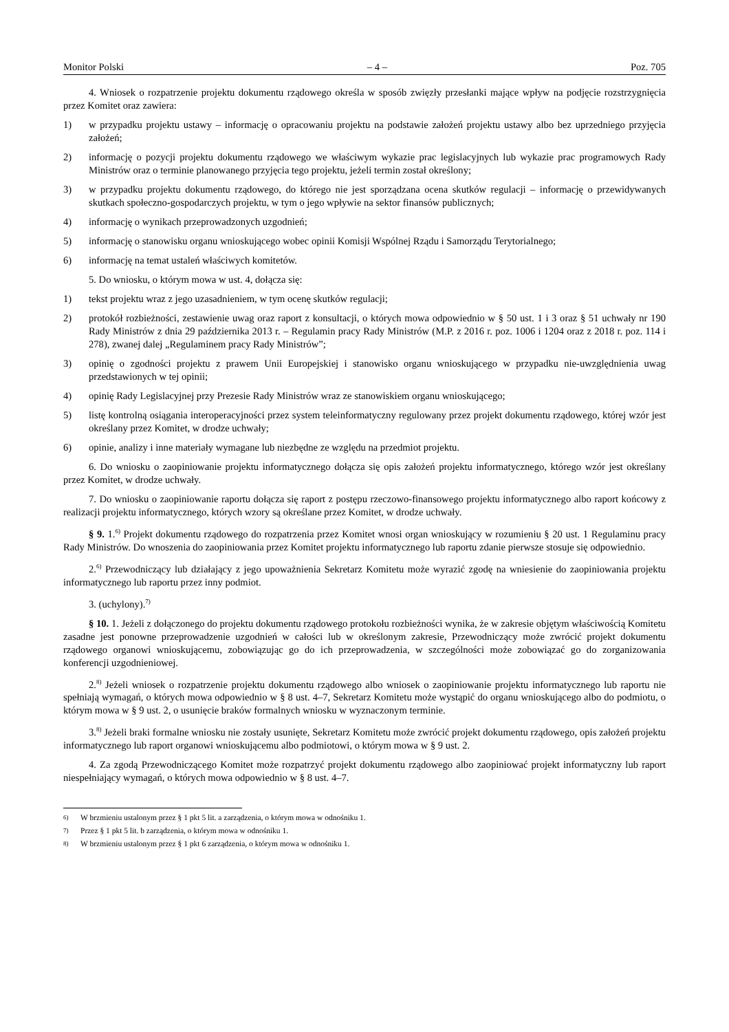Monitor Polski – 4 – Poz. 705
4. Wniosek o rozpatrzenie projektu dokumentu rządowego określa w sposób zwięzły przesłanki mające wpływ na podjęcie rozstrzygnięcia przez Komitet oraz zawiera:
1) w przypadku projektu ustawy – informację o opracowaniu projektu na podstawie założeń projektu ustawy albo bez uprzedniego przyjęcia założeń;
2) informację o pozycji projektu dokumentu rządowego we właściwym wykazie prac legislacyjnych lub wykazie prac programowych Rady Ministrów oraz o terminie planowanego przyjęcia tego projektu, jeżeli termin został określony;
3) w przypadku projektu dokumentu rządowego, do którego nie jest sporządzana ocena skutków regulacji – informację o przewidywanych skutkach społeczno-gospodarczych projektu, w tym o jego wpływie na sektor finansów publicznych;
4) informację o wynikach przeprowadzonych uzgodnień;
5) informację o stanowisku organu wnioskującego wobec opinii Komisji Wspólnej Rządu i Samorządu Terytorialnego;
6) informację na temat ustaleń właściwych komitetów.
5. Do wniosku, o którym mowa w ust. 4, dołącza się:
1) tekst projektu wraz z jego uzasadnieniem, w tym ocenę skutków regulacji;
2) protokół rozbieżności, zestawienie uwag oraz raport z konsultacji, o których mowa odpowiednio w § 50 ust. 1 i 3 oraz § 51 uchwały nr 190 Rady Ministrów z dnia 29 października 2013 r. – Regulamin pracy Rady Ministrów (M.P. z 2016 r. poz. 1006 i 1204 oraz z 2018 r. poz. 114 i 278), zwanej dalej „Regulaminem pracy Rady Ministrów”;
3) opinię o zgodności projektu z prawem Unii Europejskiej i stanowisko organu wnioskującego w przypadku nie-uwzględnienia uwag przedstawionych w tej opinii;
4) opinię Rady Legislacyjnej przy Prezesie Rady Ministrów wraz ze stanowiskiem organu wnioskującego;
5) listę kontrolną osiągania interoperacyjności przez system teleinformatyczny regulowany przez projekt dokumentu rządowego, której wzór jest określany przez Komitet, w drodze uchwały;
6) opinie, analizy i inne materiały wymagane lub niezbędne ze względu na przedmiot projektu.
6. Do wniosku o zaopiniowanie projektu informatycznego dołącza się opis założeń projektu informatycznego, którego wzór jest określany przez Komitet, w drodze uchwały.
7. Do wniosku o zaopiniowanie raportu dołącza się raport z postępu rzeczowo-finansowego projektu informatycznego albo raport końcowy z realizacji projektu informatycznego, których wzory są określane przez Komitet, w drodze uchwały.
§ 9. 1.<sup>6)</sup> Projekt dokumentu rządowego do rozpatrzenia przez Komitet wnosi organ wnioskujący w rozumieniu § 20 ust. 1 Regulaminu pracy Rady Ministrów. Do wnoszenia do zaopiniowania przez Komitet projektu informatycznego lub raportu zdanie pierwsze stosuje się odpowiednio.
2.<sup>6)</sup> Przewodniczący lub działający z jego upoważnienia Sekretarz Komitetu może wyrazić zgodę na wniesienie do zaopiniowania projektu informatycznego lub raportu przez inny podmiot.
3. (uchylony).<sup>7)</sup>
§ 10. 1. Jeżeli z dołączonego do projektu dokumentu rządowego protokołu rozbieżności wynika, że w zakresie objętym właściwością Komitetu zasadne jest ponowne przeprowadzenie uzgodnień w całości lub w określonym zakresie, Przewodniczący może zwrócić projekt dokumentu rządowego organowi wnioskującemu, zobowiązując go do ich przeprowadzenia, w szczególności może zobowiązać go do zorganizowania konferencji uzgodnieniowej.
2.<sup>8)</sup> Jeżeli wniosek o rozpatrzenie projektu dokumentu rządowego albo wniosek o zaopiniowanie projektu informatycznego lub raportu nie spełniają wymagań, o których mowa odpowiednio w § 8 ust. 4–7, Sekretarz Komitetu może wystąpić do organu wnioskującego albo do podmiotu, o którym mowa w § 9 ust. 2, o usunięcie braków formalnych wniosku w wyznaczonym terminie.
3.<sup>8)</sup> Jeżeli braki formalne wniosku nie zostały usunięte, Sekretarz Komitetu może zwrócić projekt dokumentu rządowego, opis założeń projektu informatycznego lub raport organowi wnioskującemu albo podmiotowi, o którym mowa w § 9 ust. 2.
4. Za zgodą Przewodniczącego Komitet może rozpatrzyć projekt dokumentu rządowego albo zaopiniować projekt informatyczny lub raport niespełniający wymagań, o których mowa odpowiednio w § 8 ust. 4–7.
<sup>6)</sup> W brzmieniu ustalonym przez § 1 pkt 5 lit. a zarządzenia, o którym mowa w odnośniku 1.
<sup>7)</sup> Przez § 1 pkt 5 lit. b zarządzenia, o którym mowa w odnośniku 1.
<sup>8)</sup> W brzmieniu ustalonym przez § 1 pkt 6 zarządzenia, o którym mowa w odnośniku 1.